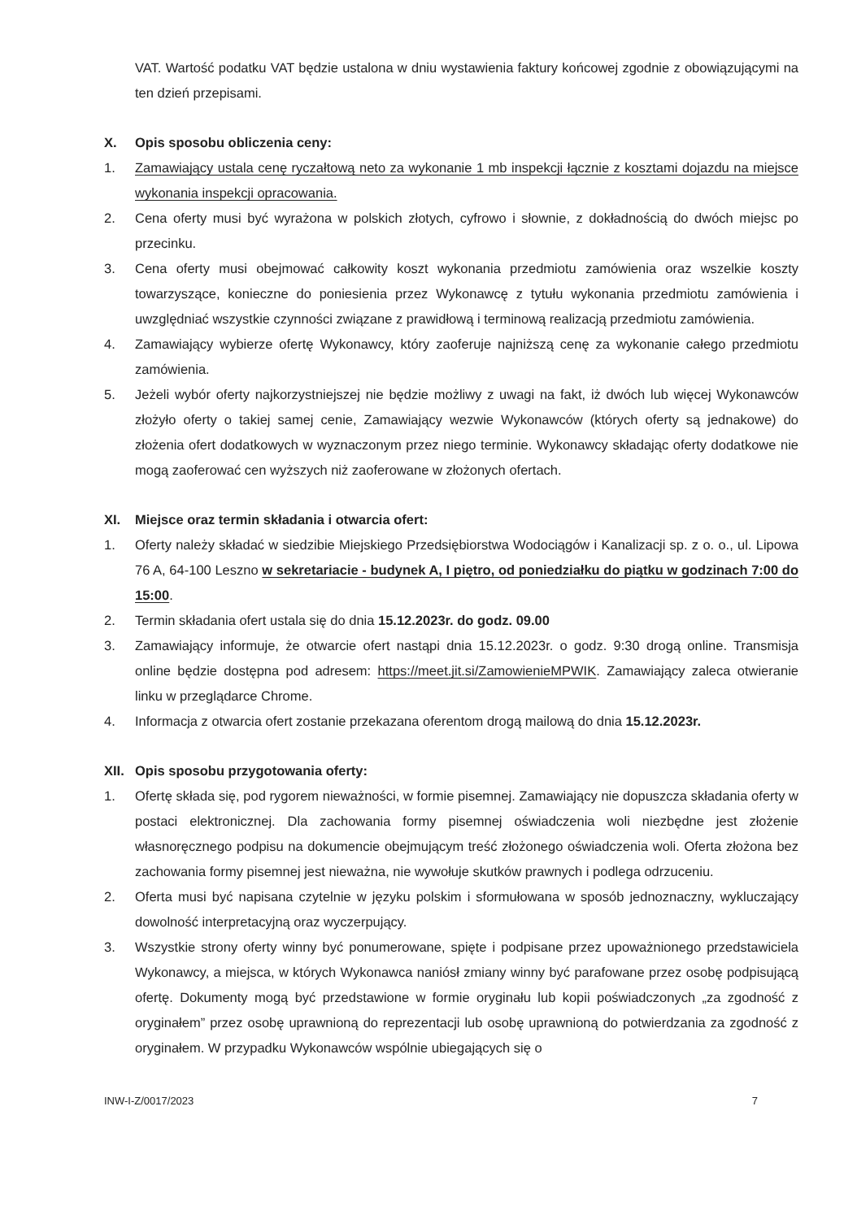VAT. Wartość podatku VAT będzie ustalona w dniu wystawienia faktury końcowej zgodnie z obowiązującymi na ten dzień przepisami.
X. Opis sposobu obliczenia ceny:
1. Zamawiający ustala cenę ryczałtową neto za wykonanie 1 mb inspekcji łącznie z kosztami dojazdu na miejsce wykonania inspekcji opracowania.
2. Cena oferty musi być wyrażona w polskich złotych, cyfrowo i słownie, z dokładnością do dwóch miejsc po przecinku.
3. Cena oferty musi obejmować całkowity koszt wykonania przedmiotu zamówienia oraz wszelkie koszty towarzyszące, konieczne do poniesienia przez Wykonawcę z tytułu wykonania przedmiotu zamówienia i uwzględniać wszystkie czynności związane z prawidłową i terminową realizacją przedmiotu zamówienia.
4. Zamawiający wybierze ofertę Wykonawcy, który zaoferuje najniższą cenę za wykonanie całego przedmiotu zamówienia.
5. Jeżeli wybór oferty najkorzystniejszej nie będzie możliwy z uwagi na fakt, iż dwóch lub więcej Wykonawców złożyło oferty o takiej samej cenie, Zamawiający wezwie Wykonawców (których oferty są jednakowe) do złożenia ofert dodatkowych w wyznaczonym przez niego terminie. Wykonawcy składając oferty dodatkowe nie mogą zaoferować cen wyższych niż zaoferowane w złożonych ofertach.
XI. Miejsce oraz termin składania i otwarcia ofert:
1. Oferty należy składać w siedzibie Miejskiego Przedsiębiorstwa Wodociągów i Kanalizacji sp. z o. o., ul. Lipowa 76 A, 64-100 Leszno w sekretariacie - budynek A, I piętro, od poniedziałku do piątku w godzinach 7:00 do 15:00.
2. Termin składania ofert ustala się do dnia 15.12.2023r. do godz. 09.00
3. Zamawiający informuje, że otwarcie ofert nastąpi dnia 15.12.2023r. o godz. 9:30 drogą online. Transmisja online będzie dostępna pod adresem: https://meet.jit.si/ZamowienieMPWIK. Zamawiający zaleca otwieranie linku w przeglądarce Chrome.
4. Informacja z otwarcia ofert zostanie przekazana oferentom drogą mailową do dnia 15.12.2023r.
XII. Opis sposobu przygotowania oferty:
1. Ofertę składa się, pod rygorem nieważności, w formie pisemnej. Zamawiający nie dopuszcza składania oferty w postaci elektronicznej. Dla zachowania formy pisemnej oświadczenia woli niezbędne jest złożenie własnoręcznego podpisu na dokumencie obejmującym treść złożonego oświadczenia woli. Oferta złożona bez zachowania formy pisemnej jest nieważna, nie wywołuje skutków prawnych i podlega odrzuceniu.
2. Oferta musi być napisana czytelnie w języku polskim i sformułowana w sposób jednoznaczny, wykluczający dowolność interpretacyjną oraz wyczerpujący.
3. Wszystkie strony oferty winny być ponumerowane, spięte i podpisane przez upoważnionego przedstawiciela Wykonawcy, a miejsca, w których Wykonawca naniósł zmiany winny być parafowane przez osobę podpisującą ofertę. Dokumenty mogą być przedstawione w formie oryginału lub kopii poświadczonych „za zgodność z oryginałem” przez osobę uprawnioną do reprezentacji lub osobę uprawnioną do potwierdzania za zgodność z oryginałem. W przypadku Wykonawców wspólnie ubiegających się o
INW-I-Z/0017/2023 7